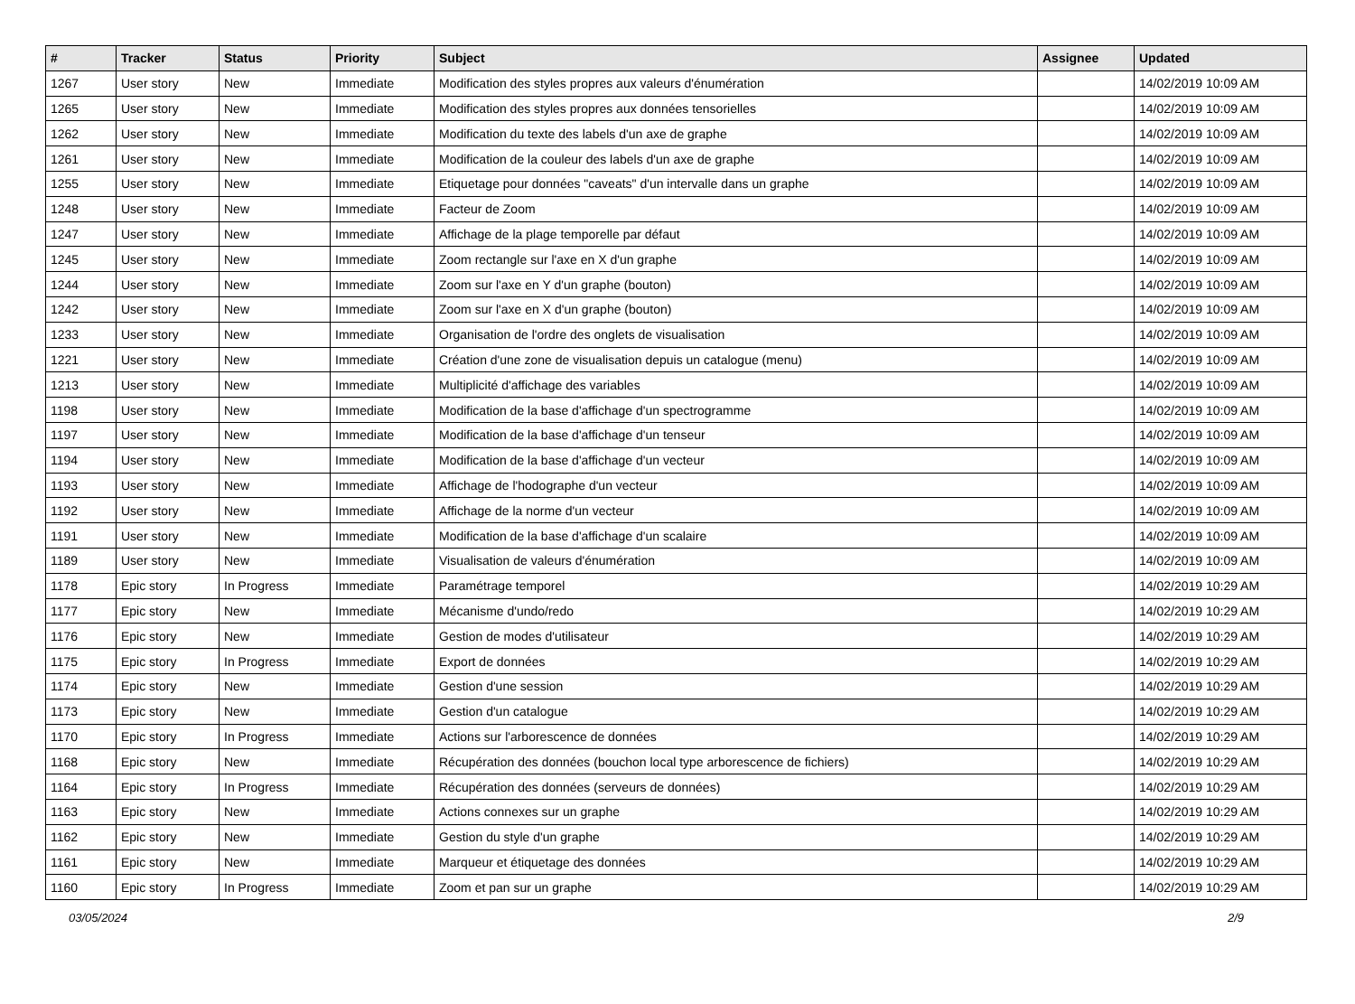| # | Tracker | Status | Priority | Subject | Assignee | Updated |
| --- | --- | --- | --- | --- | --- | --- |
| 1267 | User story | New | Immediate | Modification des styles propres aux valeurs d'énumération | | 14/02/2019 10:09 AM |
| 1265 | User story | New | Immediate | Modification des styles propres aux données tensorielles | | 14/02/2019 10:09 AM |
| 1262 | User story | New | Immediate | Modification du texte des labels d'un axe de graphe | | 14/02/2019 10:09 AM |
| 1261 | User story | New | Immediate | Modification de la couleur des labels d'un axe de graphe | | 14/02/2019 10:09 AM |
| 1255 | User story | New | Immediate | Etiquetage pour données "caveats" d'un intervalle dans un graphe | | 14/02/2019 10:09 AM |
| 1248 | User story | New | Immediate | Facteur de Zoom | | 14/02/2019 10:09 AM |
| 1247 | User story | New | Immediate | Affichage de la plage temporelle par défaut | | 14/02/2019 10:09 AM |
| 1245 | User story | New | Immediate | Zoom rectangle sur l'axe en X d'un graphe | | 14/02/2019 10:09 AM |
| 1244 | User story | New | Immediate | Zoom sur l'axe en Y d'un graphe (bouton) | | 14/02/2019 10:09 AM |
| 1242 | User story | New | Immediate | Zoom sur l'axe en X d'un graphe (bouton) | | 14/02/2019 10:09 AM |
| 1233 | User story | New | Immediate | Organisation de l'ordre des onglets de visualisation | | 14/02/2019 10:09 AM |
| 1221 | User story | New | Immediate | Création d'une zone de visualisation depuis un catalogue (menu) | | 14/02/2019 10:09 AM |
| 1213 | User story | New | Immediate | Multiplicité d'affichage des variables | | 14/02/2019 10:09 AM |
| 1198 | User story | New | Immediate | Modification de la base d'affichage d'un spectrogramme | | 14/02/2019 10:09 AM |
| 1197 | User story | New | Immediate | Modification de la base d'affichage d'un tenseur | | 14/02/2019 10:09 AM |
| 1194 | User story | New | Immediate | Modification de la base d'affichage d'un vecteur | | 14/02/2019 10:09 AM |
| 1193 | User story | New | Immediate | Affichage de l'hodographe d'un vecteur | | 14/02/2019 10:09 AM |
| 1192 | User story | New | Immediate | Affichage de la norme d'un vecteur | | 14/02/2019 10:09 AM |
| 1191 | User story | New | Immediate | Modification de la base d'affichage d'un scalaire | | 14/02/2019 10:09 AM |
| 1189 | User story | New | Immediate | Visualisation de valeurs d'énumération | | 14/02/2019 10:09 AM |
| 1178 | Epic story | In Progress | Immediate | Paramétrage temporel | | 14/02/2019 10:29 AM |
| 1177 | Epic story | New | Immediate | Mécanisme d'undo/redo | | 14/02/2019 10:29 AM |
| 1176 | Epic story | New | Immediate | Gestion de modes d'utilisateur | | 14/02/2019 10:29 AM |
| 1175 | Epic story | In Progress | Immediate | Export de données | | 14/02/2019 10:29 AM |
| 1174 | Epic story | New | Immediate | Gestion d'une session | | 14/02/2019 10:29 AM |
| 1173 | Epic story | New | Immediate | Gestion d'un catalogue | | 14/02/2019 10:29 AM |
| 1170 | Epic story | In Progress | Immediate | Actions sur l'arborescence de données | | 14/02/2019 10:29 AM |
| 1168 | Epic story | New | Immediate | Récupération des données (bouchon local type arborescence de fichiers) | | 14/02/2019 10:29 AM |
| 1164 | Epic story | In Progress | Immediate | Récupération des données (serveurs de données) | | 14/02/2019 10:29 AM |
| 1163 | Epic story | New | Immediate | Actions connexes sur un graphe | | 14/02/2019 10:29 AM |
| 1162 | Epic story | New | Immediate | Gestion du style d'un graphe | | 14/02/2019 10:29 AM |
| 1161 | Epic story | New | Immediate | Marqueur et étiquetage des données | | 14/02/2019 10:29 AM |
| 1160 | Epic story | In Progress | Immediate | Zoom et pan sur un graphe | | 14/02/2019 10:29 AM |
03/05/2024 2/9